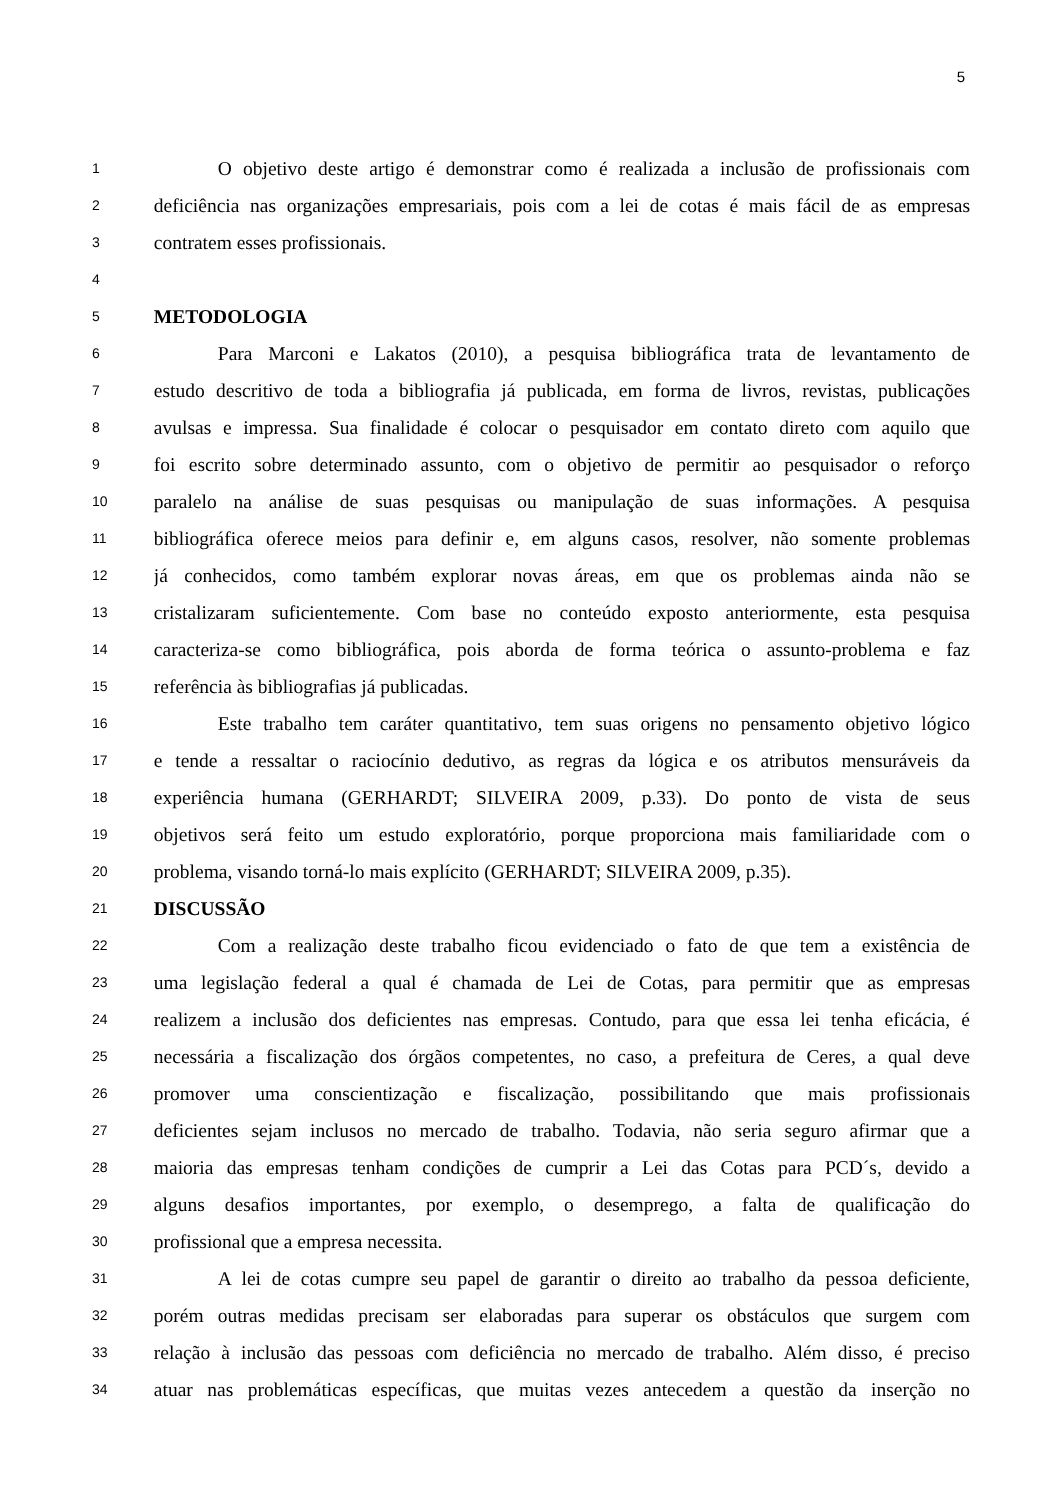5
1 O objetivo deste artigo é demonstrar como é realizada a inclusão de profissionais com
2 deficiência nas organizações empresariais, pois com a lei de cotas é mais fácil de as empresas
3 contratem esses profissionais.
4
5 METODOLOGIA
6 Para Marconi e Lakatos (2010), a pesquisa bibliográfica trata de levantamento de
7 estudo descritivo de toda a bibliografia já publicada, em forma de livros, revistas, publicações
8 avulsas e impressa. Sua finalidade é colocar o pesquisador em contato direto com aquilo que
9 foi escrito sobre determinado assunto, com o objetivo de permitir ao pesquisador o reforço
10 paralelo na análise de suas pesquisas ou manipulação de suas informações. A pesquisa
11 bibliográfica oferece meios para definir e, em alguns casos, resolver, não somente problemas
12 já conhecidos, como também explorar novas áreas, em que os problemas ainda não se
13 cristalizaram suficientemente. Com base no conteúdo exposto anteriormente, esta pesquisa
14 caracteriza-se como bibliográfica, pois aborda de forma teórica o assunto-problema e faz
15 referência às bibliografias já publicadas.
16 Este trabalho tem caráter quantitativo, tem suas origens no pensamento objetivo lógico
17 e tende a ressaltar o raciocínio dedutivo, as regras da lógica e os atributos mensuráveis da
18 experiência humana (GERHARDT; SILVEIRA 2009, p.33). Do ponto de vista de seus
19 objetivos será feito um estudo exploratório, porque proporciona mais familiaridade com o
20 problema, visando torná-lo mais explícito (GERHARDT; SILVEIRA 2009, p.35).
21 DISCUSSÃO
22 Com a realização deste trabalho ficou evidenciado o fato de que tem a existência de
23 uma legislação federal a qual é chamada de Lei de Cotas, para permitir que as empresas
24 realizem a inclusão dos deficientes nas empresas. Contudo, para que essa lei tenha eficácia, é
25 necessária a fiscalização dos órgãos competentes, no caso, a prefeitura de Ceres, a qual deve
26 promover uma conscientização e fiscalização, possibilitando que mais profissionais
27 deficientes sejam inclusos no mercado de trabalho. Todavia, não seria seguro afirmar que a
28 maioria das empresas tenham condições de cumprir a Lei das Cotas para PCD´s, devido a
29 alguns desafios importantes, por exemplo, o desemprego, a falta de qualificação do
30 profissional que a empresa necessita.
31 A lei de cotas cumpre seu papel de garantir o direito ao trabalho da pessoa deficiente,
32 porém outras medidas precisam ser elaboradas para superar os obstáculos que surgem com
33 relação à inclusão das pessoas com deficiência no mercado de trabalho. Além disso, é preciso
34 atuar nas problemáticas específicas, que muitas vezes antecedem a questão da inserção no